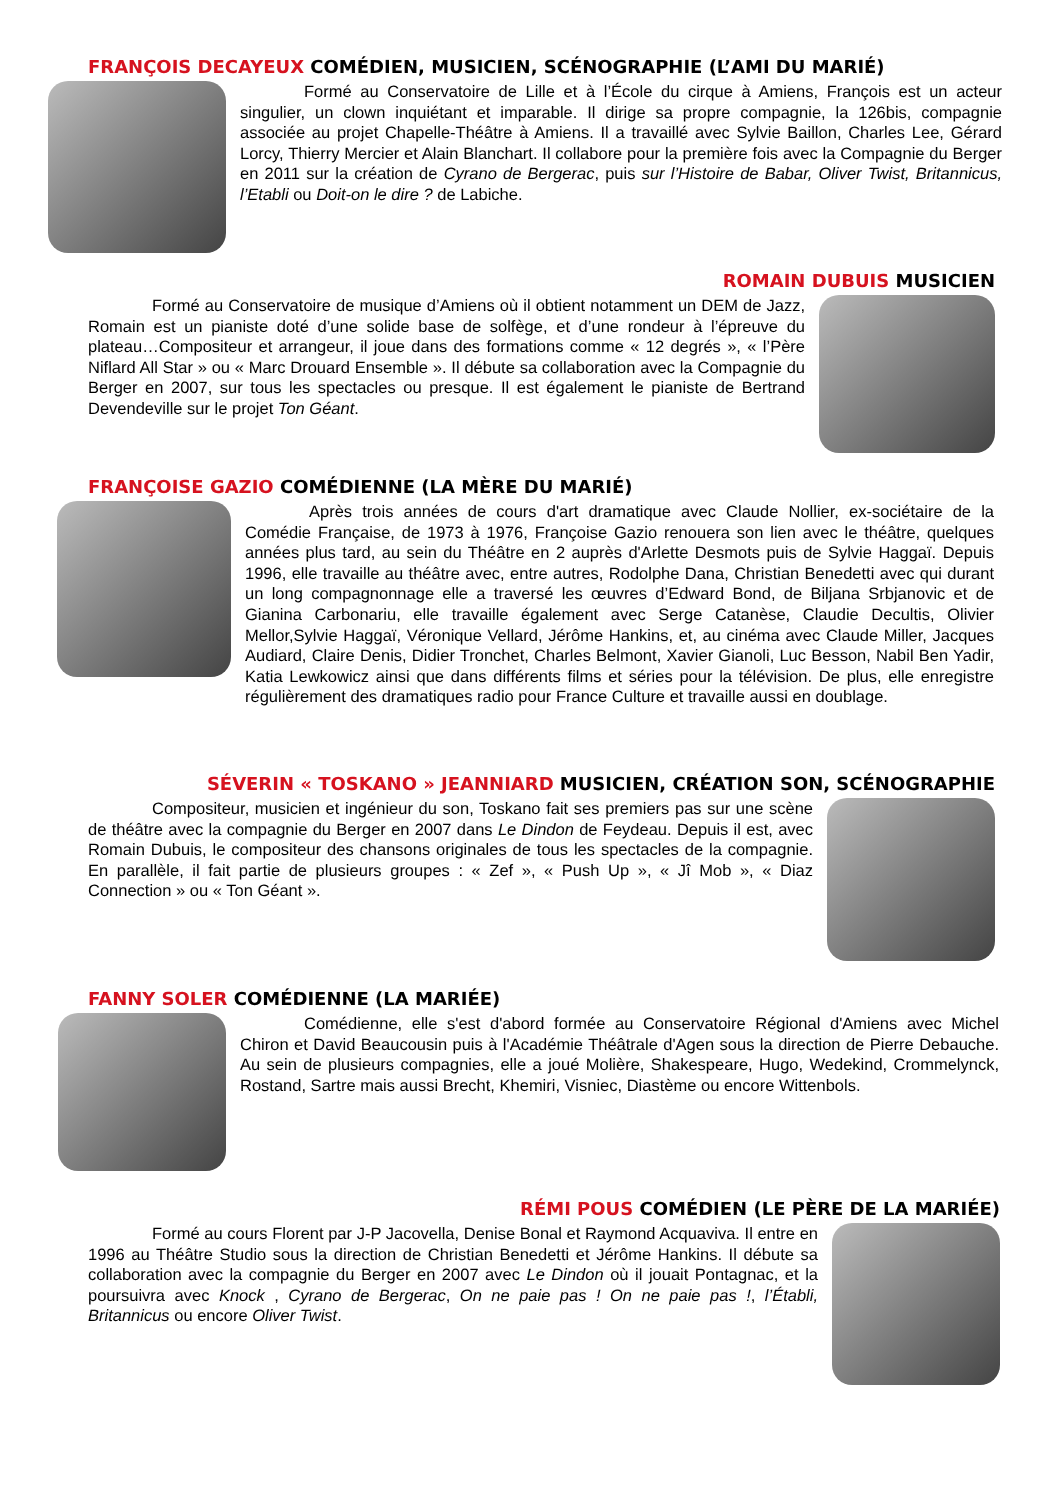FRANÇOIS DECAYEUX COMÉDIEN, MUSICIEN, SCÉNOGRAPHIE (L’AMI DU MARIÉ)
Formé au Conservatoire de Lille et à l’École du cirque à Amiens, François est un acteur singulier, un clown inquiétant et imparable. Il dirige sa propre compagnie, la 126bis, compagnie associée au projet Chapelle-Théâtre à Amiens. Il a travaillé avec Sylvie Baillon, Charles Lee, Gérard Lorcy, Thierry Mercier et Alain Blanchart. Il collabore pour la première fois avec la Compagnie du Berger en 2011 sur la création de Cyrano de Bergerac, puis sur l’Histoire de Babar, Oliver Twist, Britannicus, l’Etabli ou Doit-on le dire ? de Labiche.
ROMAIN DUBUIS MUSICIEN
Formé au Conservatoire de musique d’Amiens où il obtient notamment un DEM de Jazz, Romain est un pianiste doté d’une solide base de solfège, et d’une rondeur à l’épreuve du plateau…Compositeur et arrangeur, il joue dans des formations comme « 12 degrés », « l’Père Niflard All Star » ou « Marc Drouard Ensemble ». Il débute sa collaboration avec la Compagnie du Berger en 2007, sur tous les spectacles ou presque. Il est également le pianiste de Bertrand Devendeville sur le projet Ton Géant.
FRANÇOISE GAZIO COMÉDIENNE (LA MÈRE DU MARIÉ)
Après trois années de cours d'art dramatique avec Claude Nollier, ex-sociétaire de la Comédie Française, de 1973 à 1976, Françoise Gazio renouera son lien avec le théâtre, quelques années plus tard, au sein du Théâtre en 2 auprès d'Arlette Desmots puis de Sylvie Haggaï. Depuis 1996, elle travaille au théâtre avec, entre autres, Rodolphe Dana, Christian Benedetti avec qui durant un long compagnonnage elle a traversé les œuvres d’Edward Bond, de Biljana Srbjanovic et de Gianina Carbonariu, elle travaille également avec Serge Catanèse, Claudie Decultis, Olivier Mellor,Sylvie Haggaï, Véronique Vellard, Jérôme Hankins, et, au cinéma avec Claude Miller, Jacques Audiard, Claire Denis, Didier Tronchet, Charles Belmont, Xavier Gianoli, Luc Besson, Nabil Ben Yadir, Katia Lewkowicz ainsi que dans différents films et séries pour la télévision. De plus, elle enregistre régulièrement des dramatiques radio pour France Culture et travaille aussi en doublage.
SÉVERIN « TOSKANO » JEANNIARD MUSICIEN, CRÉATION SON, SCÉNOGRAPHIE
Compositeur, musicien et ingénieur du son, Toskano fait ses premiers pas sur une scène de théâtre avec la compagnie du Berger en 2007 dans Le Dindon de Feydeau. Depuis il est, avec Romain Dubuis, le compositeur des chansons originales de tous les spectacles de la compagnie. En parallèle, il fait partie de plusieurs groupes : « Zef », « Push Up », « Jî Mob », « Diaz Connection » ou « Ton Géant ».
FANNY SOLER COMÉDIENNE (LA MARIÉE)
Comédienne, elle s'est d'abord formée au Conservatoire Régional d'Amiens avec Michel Chiron et David Beaucousin puis à l'Académie Théâtrale d'Agen sous la direction de Pierre Debauche. Au sein de plusieurs compagnies, elle a joué Molière, Shakespeare, Hugo, Wedekind, Crommelynck, Rostand, Sartre mais aussi Brecht, Khemiri, Visniec, Diastème ou encore Wittenbols.
RÉMI POUS COMÉDIEN (LE PÈRE DE LA MARIÉE)
Formé au cours Florent par J-P Jacovella, Denise Bonal et Raymond Acquaviva. Il entre en 1996 au Théâtre Studio sous la direction de Christian Benedetti et Jérôme Hankins. Il débute sa collaboration avec la compagnie du Berger en 2007 avec Le Dindon où il jouait Pontagnac, et la poursuivra avec Knock , Cyrano de Bergerac, On ne paie pas ! On ne paie pas !, l’Établi, Britannicus ou encore Oliver Twist.